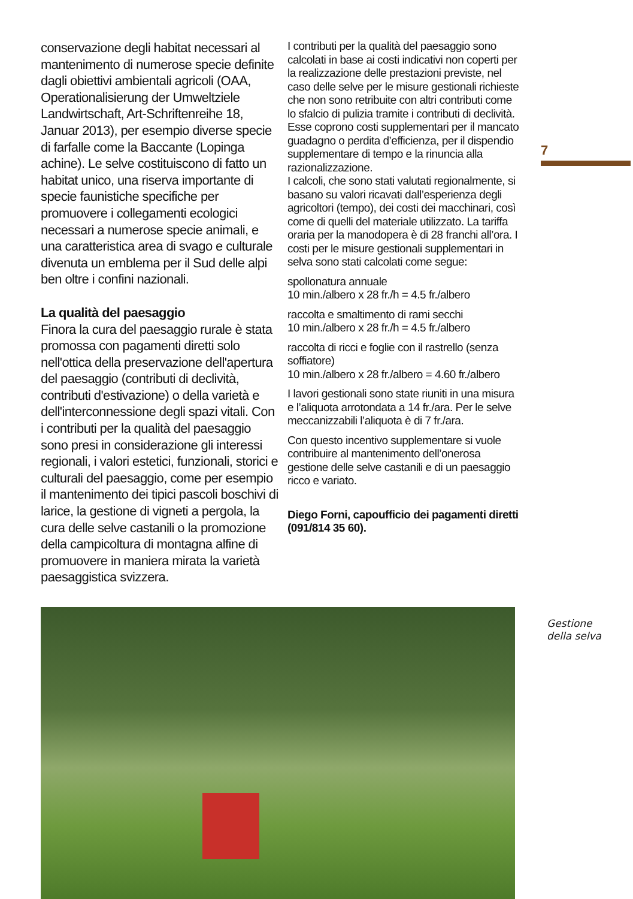conservazione degli habitat necessari al mantenimento di numerose specie definite dagli obiettivi ambientali agricoli (OAA, Operationalisierung der Umweltziele Landwirtschaft, Art-Schriftenreihe 18, Januar 2013), per esempio diverse specie di farfalle come la Baccante (Lopinga achine). Le selve costituiscono di fatto un habitat unico, una riserva importante di specie faunistiche specifiche per promuovere i collegamenti ecologici necessari a numerose specie animali, e una caratteristica area di svago e culturale divenuta un emblema per il Sud delle alpi ben oltre i confini nazionali.
La qualità del paesaggio
Finora la cura del paesaggio rurale è stata promossa con pagamenti diretti solo nell'ottica della preservazione dell'apertura del paesaggio (contributi di declività, contributi d'estivazione) o della varietà e dell'interconnessione degli spazi vitali. Con i contributi per la qualità del paesaggio sono presi in considerazione gli interessi regionali, i valori estetici, funzionali, storici e culturali del paesaggio, come per esempio il mantenimento dei tipici pascoli boschivi di larice, la gestione di vigneti a pergola, la cura delle selve castanili o la promozione della campicoltura di montagna alfine di promuovere in maniera mirata la varietà paesaggistica svizzera.
I contributi per la qualità del paesaggio sono calcolati in base ai costi indicativi non coperti per la realizzazione delle prestazioni previste, nel caso delle selve per le misure gestionali richieste che non sono retribuite con altri contributi come lo sfalcio di pulizia tramite i contributi di declività. Esse coprono costi supplementari per il mancato guadagno o perdita d’efficienza, per il dispendio supplementare di tempo e la rinuncia alla razionalizzazione.
I calcoli, che sono stati valutati regionalmente, si basano su valori ricavati dall’esperienza degli agricoltori (tempo), dei costi dei macchinari, così come di quelli del materiale utilizzato. La tariffa oraria per la manodopera è di 28 franchi all’ora. I costi per le misure gestionali supplementari in selva sono stati calcolati come segue:
spollonatura annuale
10 min./albero x 28 fr./h = 4.5 fr./albero
raccolta e smaltimento di rami secchi
10 min./albero x 28 fr./h = 4.5 fr./albero
raccolta di ricci e foglie con il rastrello (senza soffiatore)
10 min./albero x 28 fr./albero = 4.60 fr./albero
I lavori gestionali sono state riuniti in una misura e l’aliquota arrotondata a 14 fr./ara. Per le selve meccanizzabili l’aliquota è di 7 fr./ara.
Con questo incentivo supplementare si vuole contribuire al mantenimento dell’onerosa gestione delle selve castanili e di un paesaggio ricco e variato.
Diego Forni, capoufficio dei pagamenti diretti (091/814 35 60).
7
Gestione
della selva